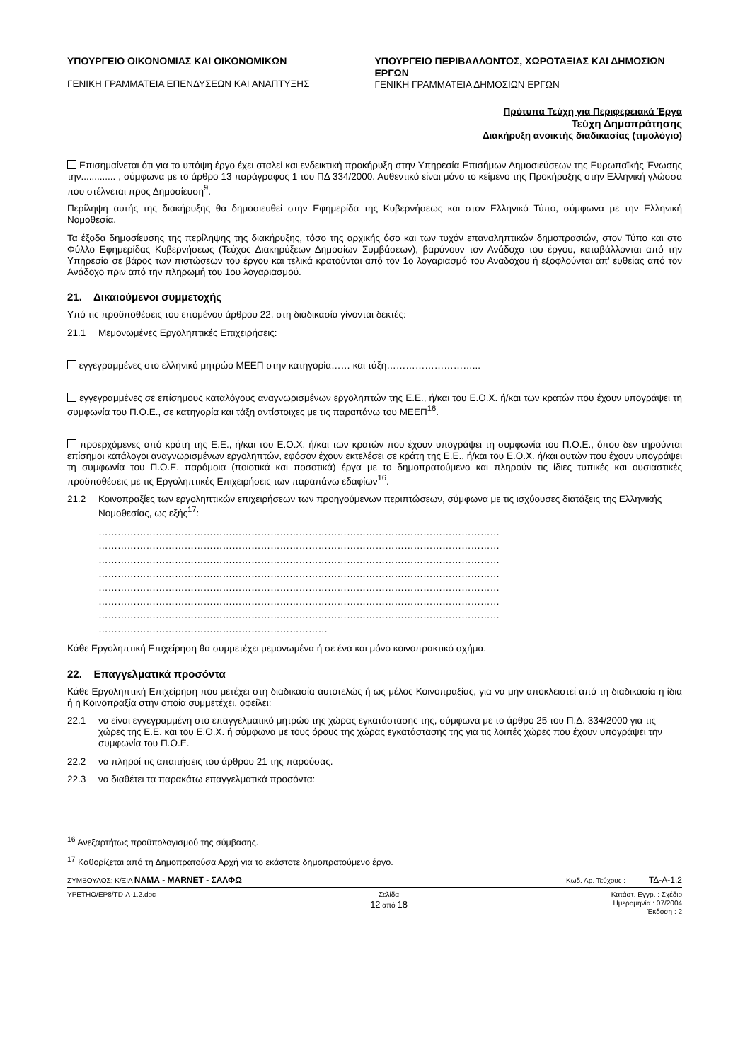ΥΠΟΥΡΓΕΙΟ ΟΙΚΟΝΟΜΙΑΣ ΚΑΙ ΟΙΚΟΝΟΜΙΚΩΝ
ΓΕΝΙΚΗ ΓΡΑΜΜΑΤΕΙΑ ΕΠΕΝΔΥΣΕΩΝ ΚΑΙ ΑΝΑΠΤΥΞΗΣ
ΥΠΟΥΡΓΕΙΟ ΠΕΡΙΒΑΛΛΟΝΤΟΣ, ΧΩΡΟΤΑΞΙΑΣ ΚΑΙ ΔΗΜΟΣΙΩΝ ΕΡΓΩΝ
ΓΕΝΙΚΗ ΓΡΑΜΜΑΤΕΙΑ ΔΗΜΟΣΙΩΝ ΕΡΓΩΝ
Πρότυπα Τεύχη για Περιφερειακά Έργα
Τεύχη Δημοπράτησης
Διακήρυξη ανοικτής διαδικασίας (τιμολόγιο)
Επισημαίνεται ότι για το υπόψη έργο έχει σταλεί και ενδεικτική προκήρυξη στην Υπηρεσία Επισήμων Δημοσιεύσεων της Ευρωπαϊκής Ένωσης την............. , σύμφωνα με το άρθρο 13 παράγραφος 1 του ΠΔ 334/2000. Αυθεντικό είναι μόνο το κείμενο της Προκήρυξης στην Ελληνική γλώσσα που στέλνεται προς Δημοσίευση<sup>9</sup>.
Περίληψη αυτής της διακήρυξης θα δημοσιευθεί στην Εφημερίδα της Κυβερνήσεως και στον Ελληνικό Τύπο, σύμφωνα με την Ελληνική Νομοθεσία.
Τα έξοδα δημοσίευσης της περίληψης της διακήρυξης, τόσο της αρχικής όσο και των τυχόν επαναληπτικών δημοπρασιών, στον Τύπο και στο Φύλλο Εφημερίδας Κυβερνήσεως (Τεύχος Διακηρύξεων Δημοσίων Συμβάσεων), βαρύνουν τον Ανάδοχο του έργου, καταβάλλονται από την Υπηρεσία σε βάρος των πιστώσεων του έργου και τελικά κρατούνται από τον 1ο λογαριασμό του Αναδόχου ή εξοφλούνται απ' ευθείας από τον Ανάδοχο πριν από την πληρωμή του 1ου λογαριασμού.
21. Δικαιούμενοι συμμετοχής
Υπό τις προϋποθέσεις του επομένου άρθρου 22, στη διαδικασία γίνονται δεκτές:
21.1 Μεμονωμένες Εργοληπτικές Επιχειρήσεις:
εγγεγραμμένες στο ελληνικό μητρώο ΜΕΕΠ στην κατηγορία…… και τάξη………………………...
εγγεγραμμένες σε επίσημους καταλόγους αναγνωρισμένων εργοληπτών της Ε.Ε., ή/και του Ε.Ο.Χ. ή/και των κρατών που έχουν υπογράψει τη συμφωνία του Π.Ο.Ε., σε κατηγορία και τάξη αντίστοιχες με τις παραπάνω του ΜΕΕΠ<sup>16</sup>.
προερχόμενες από κράτη της Ε.Ε., ή/και του Ε.Ο.Χ. ή/και των κρατών που έχουν υπογράψει τη συμφωνία του Π.Ο.Ε., όπου δεν τηρούνται επίσημοι κατάλογοι αναγνωρισμένων εργοληπτών, εφόσον έχουν εκτελέσει σε κράτη της Ε.Ε., ή/και του Ε.Ο.Χ. ή/και αυτών που έχουν υπογράψει τη συμφωνία του Π.Ο.Ε. παρόμοια (ποιοτικά και ποσοτικά) έργα με το δημοπρατούμενο και πληρούν τις ίδιες τυπικές και ουσιαστικές προϋποθέσεις με τις Εργοληπτικές Επιχειρήσεις των παραπάνω εδαφίων<sup>16</sup>.
21.2 Κοινοπραξίες των εργοληπτικών επιχειρήσεων των προηγούμενων περιπτώσεων, σύμφωνα με τις ισχύουσες διατάξεις της Ελληνικής Νομοθεσίας, ως εξής<sup>17</sup>:
………………………………………………………………………………………………………………
………………………………………………………………………………………………………………
………………………………………………………………………………………………………………
………………………………………………………………………………………………………………
………………………………………………………………………………………………………………
………………………………………………………………………………………………………………
………………………………………………………………………………………………………………
………………………………………………………………
Κάθε Εργοληπτική Επιχείρηση θα συμμετέχει μεμονωμένα ή σε ένα και μόνο κοινοπρακτικό σχήμα.
22. Επαγγελματικά προσόντα
Κάθε Εργοληπτική Επιχείρηση που μετέχει στη διαδικασία αυτοτελώς ή ως μέλος Κοινοπραξίας, για να μην αποκλειστεί από τη διαδικασία η ίδια ή η Κοινοπραξία στην οποία συμμετέχει, οφείλει:
22.1 να είναι εγγεγραμμένη στο επαγγελματικό μητρώο της χώρας εγκατάστασης της, σύμφωνα με το άρθρο 25 του Π.Δ. 334/2000 για τις χώρες της Ε.Ε. και του Ε.Ο.Χ. ή σύμφωνα με τους όρους της χώρας εγκατάστασης της για τις λοιπές χώρες που έχουν υπογράψει την συμφωνία του Π.Ο.Ε.
22.2 να πληροί τις απαιτήσεις του άρθρου 21 της παρούσας.
22.3 να διαθέτει τα παρακάτω επαγγελματικά προσόντα:
<sup>16</sup> Ανεξαρτήτως προϋπολογισμού της σύμβασης.
<sup>17</sup> Καθορίζεται από τη Δημοπρατούσα Αρχή για το εκάστοτε δημοπρατούμενο έργο.
ΣΥΜΒΟΥΛΟΣ: Κ/ΞΙΑ ΝΑΜΑ - MARNET - ΣΑΛΦΩ Κωδ. Αρ. Τεύχους : ΤΔ-Α-1.2
YPETHO/EP8/TD-A-1.2.doc Σελίδα
12 από 18 Κατάστ. Εγγρ. : Σχέδιο
Ημερομηνία : 07/2004
Έκδοση : 2